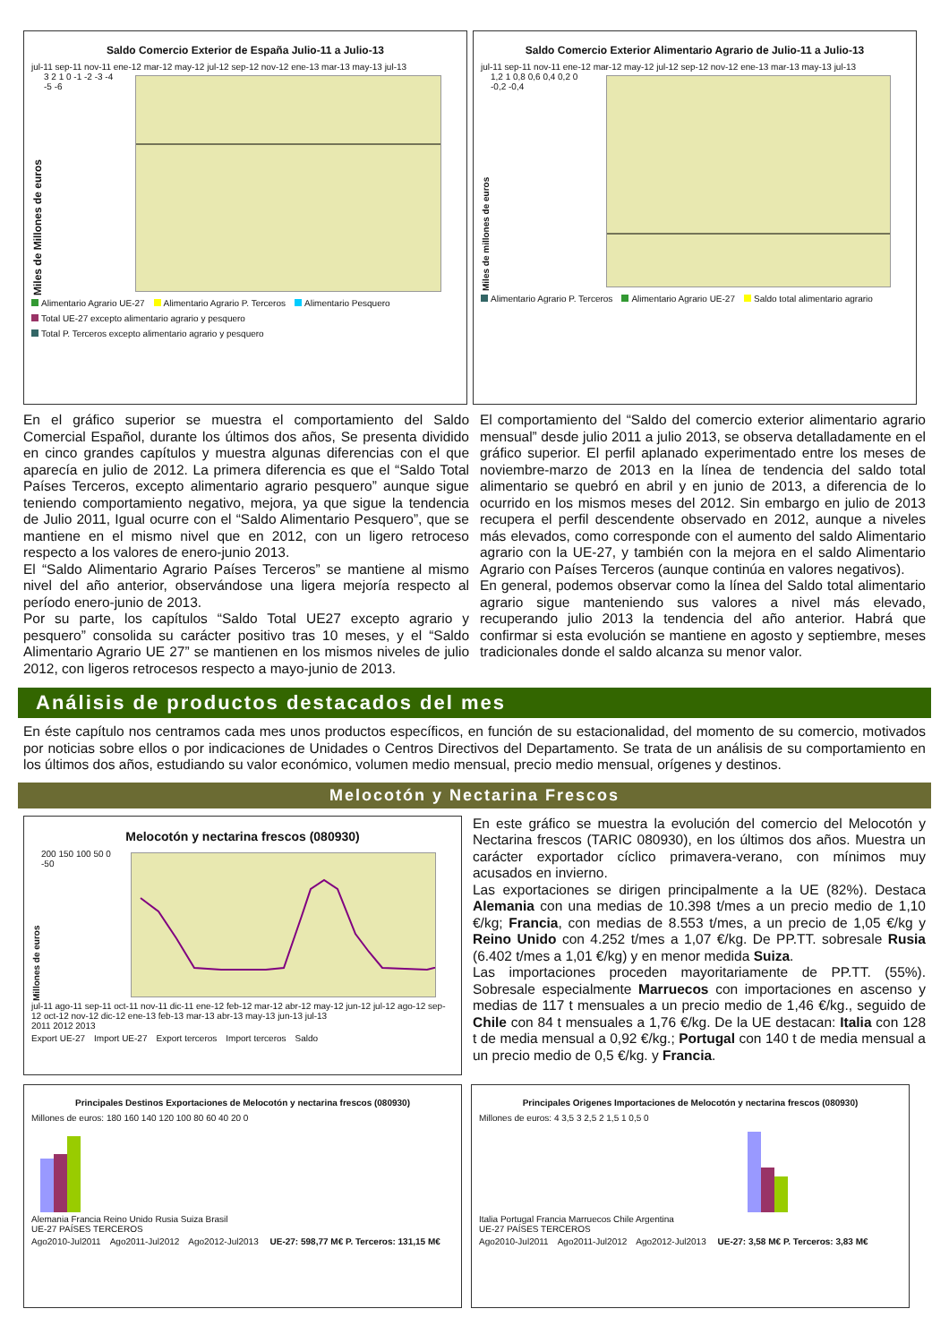Saldo Comercio Exterior de España Julio-11 a Julio-13
jul-11 sep-11 nov-11 ene-12 mar-12 may-12 jul-12 sep-12 nov-12 ene-13 mar-13 may-13 jul-13
Miles de Millones de euros
3 2 1 0 -1 -2 -3 -4 -5 -6
Alimentario Agrario UE-27 Alimentario Agrario P. Terceros Alimentario Pesquero Total UE-27 excepto alimentario agrario y pesquero Total P. Terceros excepto alimentario agrario y pesquero
Saldo Comercio Exterior Alimentario Agrario de Julio-11 a Julio-13
jul-11 sep-11 nov-11 ene-12 mar-12 may-12 jul-12 sep-12 nov-12 ene-13 mar-13 may-13 jul-13
Miles de millones de euros
1,2 1 0,8 0,6 0,4 0,2 0 -0,2 -0,4
Alimentario Agrario P. Terceros Alimentario Agrario UE-27 Saldo total alimentario agrario
En el gráfico superior se muestra el comportamiento del Saldo Comercial Español, durante los últimos dos años, Se presenta dividido en cinco grandes capítulos y muestra algunas diferencias con el que aparecía en julio de 2012. La primera diferencia es que el “Saldo Total Países Terceros, excepto alimentario agrario pesquero” aunque sigue teniendo comportamiento negativo, mejora, ya que sigue la tendencia de Julio 2011, Igual ocurre con el “Saldo Alimentario Pesquero”, que se mantiene en el mismo nivel que en 2012, con un ligero retroceso respecto a los valores de enero-junio 2013.
El “Saldo Alimentario Agrario Países Terceros” se mantiene al mismo nivel del año anterior, observándose una ligera mejoría respecto al período enero-junio de 2013.
Por su parte, los capítulos “Saldo Total UE27 excepto agrario y pesquero” consolida su carácter positivo tras 10 meses, y el “Saldo Alimentario Agrario UE 27” se mantienen en los mismos niveles de julio 2012, con ligeros retrocesos respecto a mayo-junio de 2013.
El comportamiento del “Saldo del comercio exterior alimentario agrario mensual” desde julio 2011 a julio 2013, se observa detalladamente en el gráfico superior. El perfil aplanado experimentado entre los meses de noviembre-marzo de 2013 en la línea de tendencia del saldo total alimentario se quebró en abril y en junio de 2013, a diferencia de lo ocurrido en los mismos meses del 2012. Sin embargo en julio de 2013 recupera el perfil descendente observado en 2012, aunque a niveles más elevados, como corresponde con el aumento del saldo Alimentario agrario con la UE-27, y también con la mejora en el saldo Alimentario Agrario con Países Terceros (aunque continúa en valores negativos).
En general, podemos observar como la línea del Saldo total alimentario agrario sigue manteniendo sus valores a nivel más elevado, recuperando julio 2013 la tendencia del año anterior. Habrá que confirmar si esta evolución se mantiene en agosto y septiembre, meses tradicionales donde el saldo alcanza su menor valor.
Análisis de productos destacados del mes
En éste capítulo nos centramos cada mes unos productos específicos, en función de su estacionalidad, del momento de su comercio, motivados por noticias sobre ellos o por indicaciones de Unidades o Centros Directivos del Departamento. Se trata de un análisis de su comportamiento en los últimos dos años, estudiando su valor económico, volumen medio mensual, precio medio mensual, orígenes y destinos.
Melocotón y Nectarina Frescos
Melocotón y nectarina frescos (080930)
Millones de euros
200 150 100 50 0 -50
jul-11 ago-11 sep-11 oct-11 nov-11 dic-11 ene-12 feb-12 mar-12 abr-12 may-12 jun-12 jul-12 ago-12 sep-12 oct-12 nov-12 dic-12 ene-13 feb-13 mar-13 abr-13 may-13 jun-13 jul-13
2011 2012 2013
Export UE-27 Import UE-27 Export terceros Import terceros Saldo
En este gráfico se muestra la evolución del comercio del Melocotón y Nectarina frescos (TARIC 080930), en los últimos dos años. Muestra un carácter exportador cíclico primavera-verano, con mínimos muy acusados en invierno.
Las exportaciones se dirigen principalmente a la UE (82%). Destaca Alemania con una medias de 10.398 t/mes a un precio medio de 1,10 €/kg; Francia, con medias de 8.553 t/mes, a un precio de 1,05 €/kg y Reino Unido con 4.252 t/mes a 1,07 €/kg. De PP.TT. sobresale Rusia (6.402 t/mes a 1,01 €/kg) y en menor medida Suiza.
Las importaciones proceden mayoritariamente de PP.TT. (55%). Sobresale especialmente Marruecos con importaciones en ascenso y medias de 117 t mensuales a un precio medio de 1,46 €/kg., seguido de Chile con 84 t mensuales a 1,76 €/kg. De la UE destacan: Italia con 128 t de media mensual a 0,92 €/kg.; Portugal con 140 t de media mensual a un precio medio de 0,5 €/kg. y Francia.
Principales Destinos Exportaciones de Melocotón y nectarina frescos (080930)
Millones de euros: 180 160 140 120 100 80 60 40 20 0
Alemania Francia Reino Unido Rusia Suiza Brasil
UE-27 PAÍSES TERCEROS
Ago2010-Jul2011 Ago2011-Jul2012 Ago2012-Jul2013 UE-27: 598,77 M€ P. Terceros: 131,15 M€
Principales Origenes Importaciones de Melocotón y nectarina frescos (080930)
Millones de euros: 4 3,5 3 2,5 2 1,5 1 0,5 0
Italia Portugal Francia Marruecos Chile Argentina
UE-27 PAÍSES TERCEROS
Ago2010-Jul2011 Ago2011-Jul2012 Ago2012-Jul2013 UE-27: 3,58 M€ P. Terceros: 3,83 M€